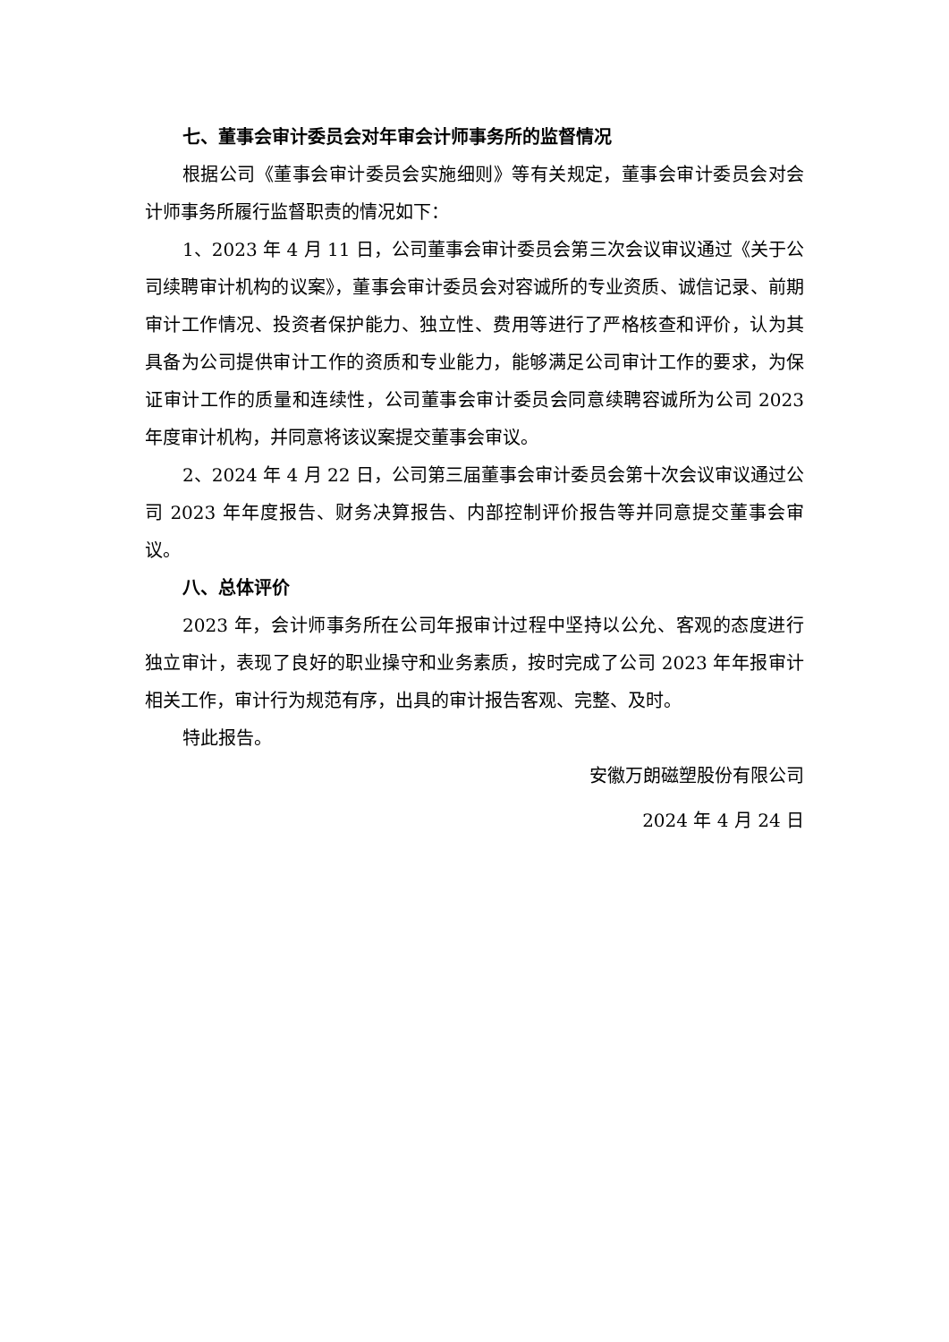七、董事会审计委员会对年审会计师事务所的监督情况
根据公司《董事会审计委员会实施细则》等有关规定，董事会审计委员会对会计师事务所履行监督职责的情况如下：
1、2023 年 4 月 11 日，公司董事会审计委员会第三次会议审议通过《关于公司续聘审计机构的议案》，董事会审计委员会对容诚所的专业资质、诚信记录、前期审计工作情况、投资者保护能力、独立性、费用等进行了严格核查和评价，认为其具备为公司提供审计工作的资质和专业能力，能够满足公司审计工作的要求，为保证审计工作的质量和连续性，公司董事会审计委员会同意续聘容诚所为公司 2023 年度审计机构，并同意将该议案提交董事会审议。
2、2024 年 4 月 22 日，公司第三届董事会审计委员会第十次会议审议通过公司 2023 年年度报告、财务决算报告、内部控制评价报告等并同意提交董事会审议。
八、总体评价
2023 年，会计师事务所在公司年报审计过程中坚持以公允、客观的态度进行独立审计，表现了良好的职业操守和业务素质，按时完成了公司 2023 年年报审计相关工作，审计行为规范有序，出具的审计报告客观、完整、及时。
特此报告。
安徽万朗磁塑股份有限公司
2024 年 4 月 24 日